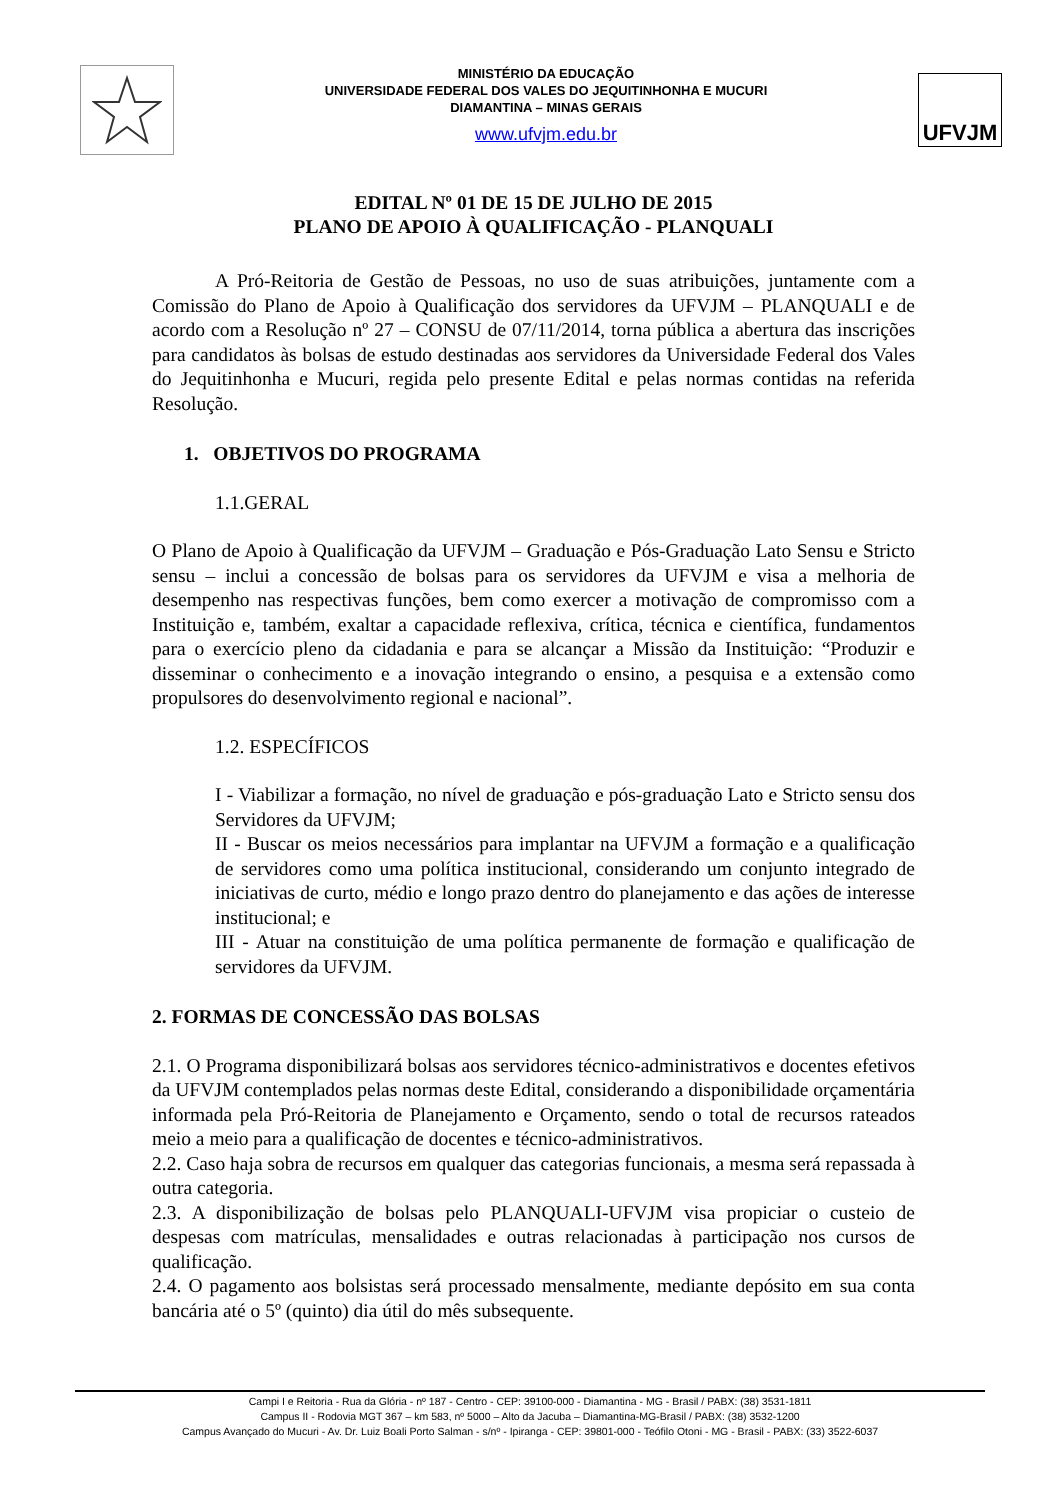MINISTÉRIO DA EDUCAÇÃO
UNIVERSIDADE FEDERAL DOS VALES DO JEQUITINHONHA E MUCURI
DIAMANTINA – MINAS GERAIS
www.ufvjm.edu.br
UFVJM
EDITAL Nº 01 DE 15 DE JULHO DE 2015
PLANO DE APOIO À QUALIFICAÇÃO - PLANQUALI
A Pró-Reitoria de Gestão de Pessoas, no uso de suas atribuições, juntamente com a Comissão do Plano de Apoio à Qualificação dos servidores da UFVJM – PLANQUALI e de acordo com a Resolução nº 27 – CONSU de 07/11/2014, torna pública a abertura das inscrições para candidatos às bolsas de estudo destinadas aos servidores da Universidade Federal dos Vales do Jequitinhonha e Mucuri, regida pelo presente Edital e pelas normas contidas na referida Resolução.
1. OBJETIVOS DO PROGRAMA
1.1.GERAL
O Plano de Apoio à Qualificação da UFVJM – Graduação e Pós-Graduação Lato Sensu e Stricto sensu – inclui a concessão de bolsas para os servidores da UFVJM e visa a melhoria de desempenho nas respectivas funções, bem como exercer a motivação de compromisso com a Instituição e, também, exaltar a capacidade reflexiva, crítica, técnica e científica, fundamentos para o exercício pleno da cidadania e para se alcançar a Missão da Instituição: “Produzir e disseminar o conhecimento e a inovação integrando o ensino, a pesquisa e a extensão como propulsores do desenvolvimento regional e nacional”.
1.2. ESPECÍFICOS
I - Viabilizar a formação, no nível de graduação e pós-graduação Lato e Stricto sensu dos Servidores da UFVJM;
II - Buscar os meios necessários para implantar na UFVJM a formação e a qualificação de servidores como uma política institucional, considerando um conjunto integrado de iniciativas de curto, médio e longo prazo dentro do planejamento e das ações de interesse institucional; e
III - Atuar na constituição de uma política permanente de formação e qualificação de servidores da UFVJM.
2. FORMAS DE CONCESSÃO DAS BOLSAS
2.1. O Programa disponibilizará bolsas aos servidores técnico-administrativos e docentes efetivos da UFVJM contemplados pelas normas deste Edital, considerando a disponibilidade orçamentária informada pela Pró-Reitoria de Planejamento e Orçamento, sendo o total de recursos rateados meio a meio para a qualificação de docentes e técnico-administrativos.
2.2. Caso haja sobra de recursos em qualquer das categorias funcionais, a mesma será repassada à outra categoria.
2.3. A disponibilização de bolsas pelo PLANQUALI-UFVJM visa propiciar o custeio de despesas com matrículas, mensalidades e outras relacionadas à participação nos cursos de qualificação.
2.4. O pagamento aos bolsistas será processado mensalmente, mediante depósito em sua conta bancária até o 5º (quinto) dia útil do mês subsequente.
Campi I e Reitoria - Rua da Glória - nº 187 - Centro - CEP: 39100-000 - Diamantina - MG - Brasil / PABX: (38) 3531-1811
Campus II - Rodovia MGT 367 – km 583, nº 5000 – Alto da Jacuba – Diamantina-MG-Brasil / PABX: (38) 3532-1200
Campus Avançado do Mucuri - Av. Dr. Luiz Boali Porto Salman - s/nº - Ipiranga - CEP: 39801-000 - Teófilo Otoni - MG - Brasil - PABX: (33) 3522-6037